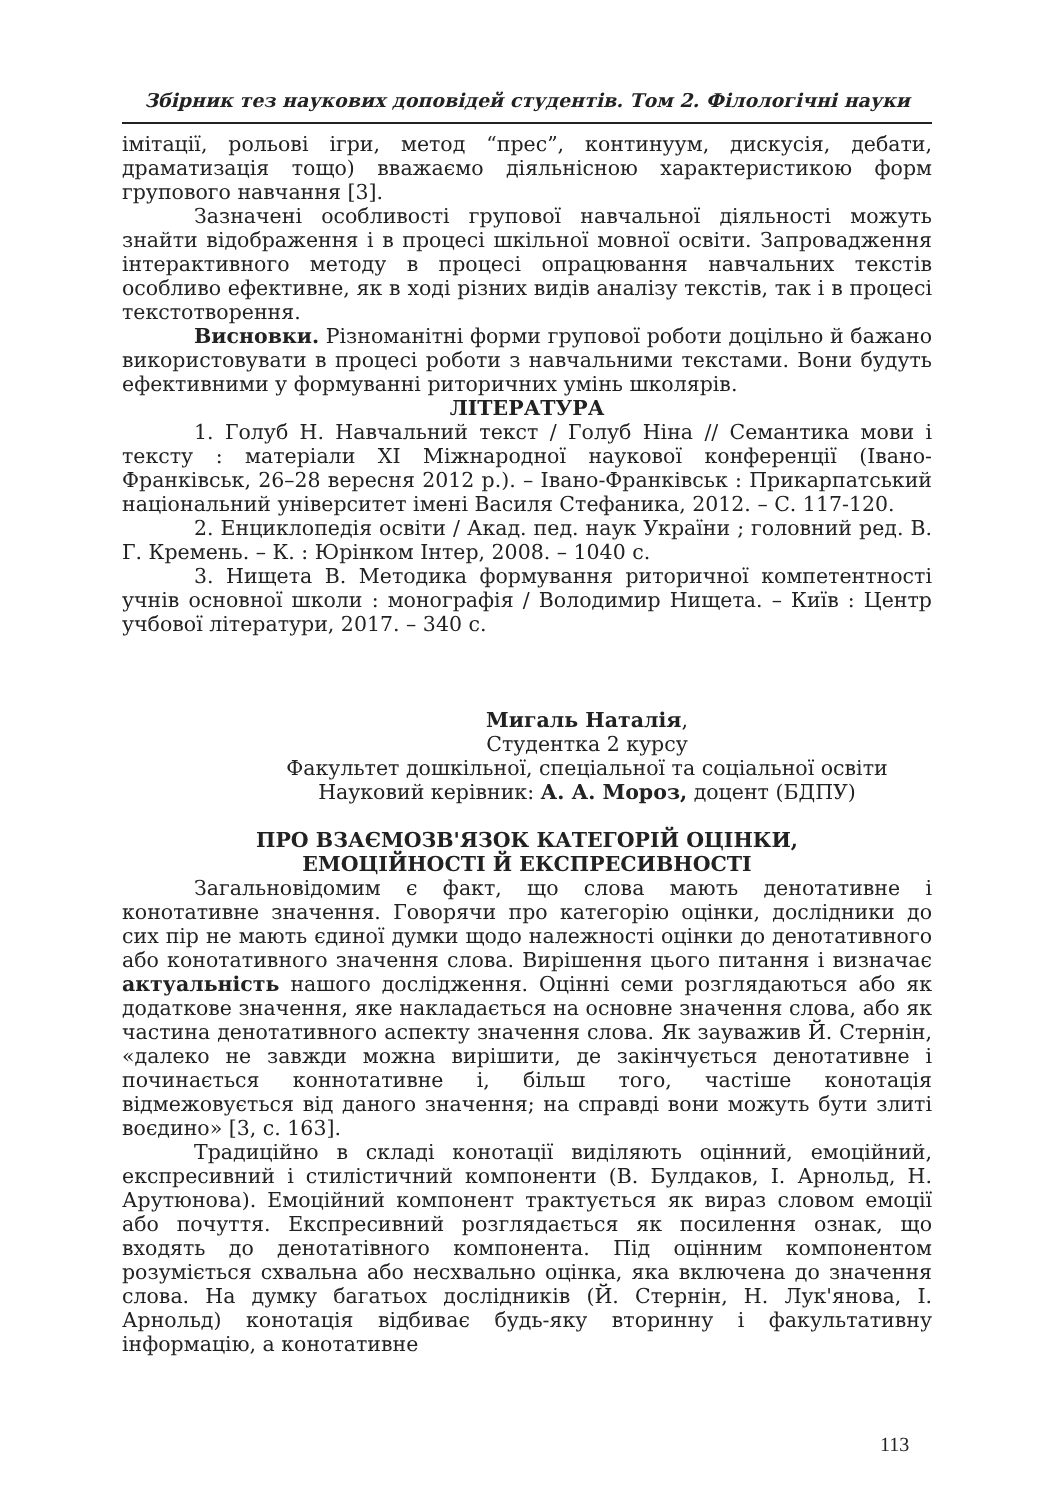Збірник тез наукових доповідей студентів. Том 2. Філологічні науки
імітації, рольові ігри, метод “прес”, континуум, дискусія, дебати, драматизація тощо) вважаємо діяльнісною характеристикою форм групового навчання [3].
Зазначені особливості групової навчальної діяльності можуть знайти відображення і в процесі шкільної мовної освіти. Запровадження інтерактивного методу в процесі опрацювання навчальних текстів особливо ефективне, як в ході різних видів аналізу текстів, так і в процесі текстотворення.
Висновки. Різноманітні форми групової роботи доцільно й бажано використовувати в процесі роботи з навчальними текстами. Вони будуть ефективними у формуванні риторичних умінь школярів.
ЛІТЕРАТУРА
1. Голуб Н. Навчальний текст / Голуб Ніна // Семантика мови і тексту : матеріали XI Міжнародної наукової конференції (Івано-Франківськ, 26–28 вересня 2012 р.). – Івано-Франківськ : Прикарпатський національний університет імені Василя Стефаника, 2012. – С. 117-120.
2. Енциклопедія освіти / Акад. пед. наук України ; головний ред. В. Г. Кремень. – К. : Юрінком Інтер, 2008. – 1040 с.
3. Нищета В. Методика формування риторичної компетентності учнів основної школи : монографія / Володимир Нищета. – Київ : Центр учбової літератури, 2017. – 340 с.
Мигаль Наталія,
Студентка 2 курсу
Факультет дошкільної, спеціальної та соціальної освіти
Науковий керівник: А. А. Мороз, доцент (БДПУ)
ПРО ВЗАЄМОЗВ'ЯЗОК КАТЕГОРІЙ ОЦІНКИ,
ЕМОЦІЙНОСТІ Й ЕКСПРЕСИВНОСТІ
Загальновідомим є факт, що слова мають денотативне і конотативне значення. Говорячи про категорію оцінки, дослідники до сих пір не мають єдиної думки щодо належності оцінки до денотативного або конотативного значення слова. Вирішення цього питання і визначає актуальність нашого дослідження. Оцінні семи розглядаються або як додаткове значення, яке накладається на основне значення слова, або як частина денотативного аспекту значення слова. Як зауважив Й. Стернін, «далеко не завжди можна вирішити, де закінчується денотативне і починається коннотативне і, більш того, частіше конотація відмежовується від даного значення; на справді вони можуть бути злиті воєдино» [3, с. 163].
Традиційно в складі конотації виділяють оцінний, емоційний, експресивний і стилістичний компоненти (В. Булдаков, І. Арнольд, Н. Арутюнова). Емоційний компонент трактується як вираз словом емоції або почуття. Експресивний розглядається як посилення ознак, що входять до денотатівного компонента. Під оцінним компонентом розуміється схвальна або несхвально оцінка, яка включена до значення слова. На думку багатьох дослідників (Й. Стернін, Н. Лук'янова, І. Арнольд) конотація відбиває будь-яку вторинну і факультативну інформацію, а конотативне
113